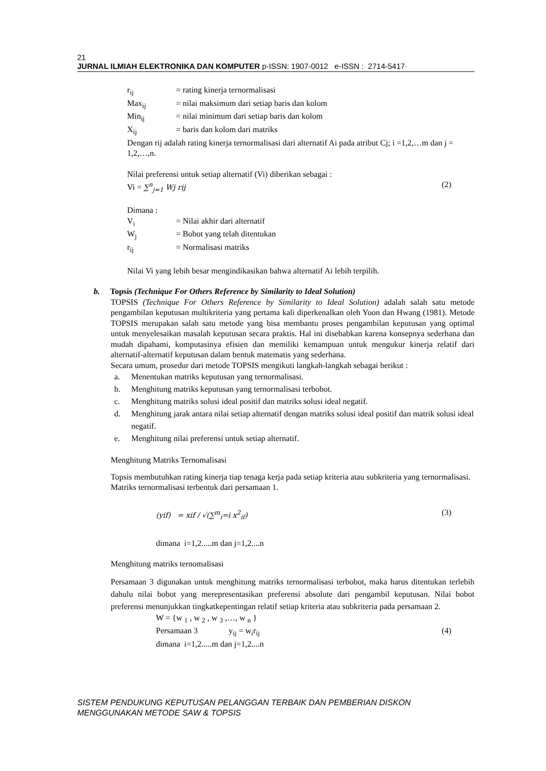21
JURNAL ILMIAH ELEKTRONIKA DAN KOMPUTER p-ISSN: 1907-0012 e-ISSN : 2714-5417·
r<sub>ij</sub> = rating kinerja ternormalisasi
Max<sub>ij</sub> = nilai maksimum dari setiap baris dan kolom
Min<sub>ij</sub> = nilai minimum dari setiap baris dan kolom
X<sub>ij</sub> = baris dan kolom dari matriks
Dengan rij adalah rating kinerja ternormalisasi dari alternatif Ai pada atribut Cj; i =1,2,…m dan j = 1,2,…,n.
Nilai preferensi untuk setiap alternatif (Vi) diberikan sebagai :
Vi = ∑<sup>n</sup><sub>j=1</sub> Wj rij (2)
Dimana :
V<sub>i</sub> = Nilai akhir dari alternatif
W<sub>j</sub> = Bobot yang telah ditentukan
r<sub>ij</sub> = Normalisasi matriks
Nilai Vi yang lebih besar mengindikasikan bahwa alternatif Ai lebih terpilih.
b. Topsis (Technique For Others Reference by Similarity to Ideal Solution)
TOPSIS (Technique For Others Reference by Similarity to Ideal Solution) adalah salah satu metode pengambilan keputusan multikriteria yang pertama kali diperkenalkan oleh Yoon dan Hwang (1981). Metode TOPSIS merupakan salah satu metode yang bisa membantu proses pengambilan keputusan yang optimal untuk menyelesaikan masalah keputusan secara praktis. Hal ini disebabkan karena konsepnya sederhana dan mudah dipahami, komputasinya efisien dan memiliki kemampuan untuk mengukur kinerja relatif dari alternatif-alternatif keputusan dalam bentuk matematis yang sederhana.
Secara umum, prosedur dari metode TOPSIS mengikuti langkah-langkah sebagai berikut :
a. Menentukan matriks keputusan yang ternormalisasi.
b. Menghitung matriks keputusan yang ternormalisasi terbobot.
c. Menghitung matriks solusi ideal positif dan matriks solusi ideal negatif.
d. Menghitung jarak antara nilai setiap alternatif dengan matriks solusi ideal positif dan matrik solusi ideal negatif.
e. Menghitung nilai preferensi untuk setiap alternatif.
Menghitung Matriks Ternomalisasi
Topsis membutuhkan rating kinerja tiap tenaga kerja pada setiap kriteria atau subkriteria yang ternormalisasi.
Matriks ternormalisasi terbentuk dari persamaan 1.
(yif) = xif / √(∑<sup>m</sup><sub>i</sub>=i x<sup>2</sup><sub>if</sub>) (3)
dimana i=1,2.....m dan j=1,2....n
Menghitung matriks ternomalisasi
Persamaan 3 digunakan untuk menghitung matriks ternormalisasi terbobot, maka harus ditentukan terlebih dahulu nilai bobot yang merepresentasikan preferensi absolute dari pengambil keputusan. Nilai bobot preferensi menunjukkan tingkatkepentingan relatif setiap kriteria atau subkriteria pada persamaan 2.
W = {w <sub>1</sub> , w <sub>2</sub> , w <sub>3</sub> ,…, w <sub>n</sub> }
Persamaan 3 y<sub>ij</sub> = w<sub>i</sub>r<sub>ij</sub> (4)
dimana i=1,2.....m dan j=1,2....n
SISTEM PENDUKUNG KEPUTUSAN PELANGGAN TERBAIK DAN PEMBERIAN DISKON
MENGGUNAKAN METODE SAW & TOPSIS